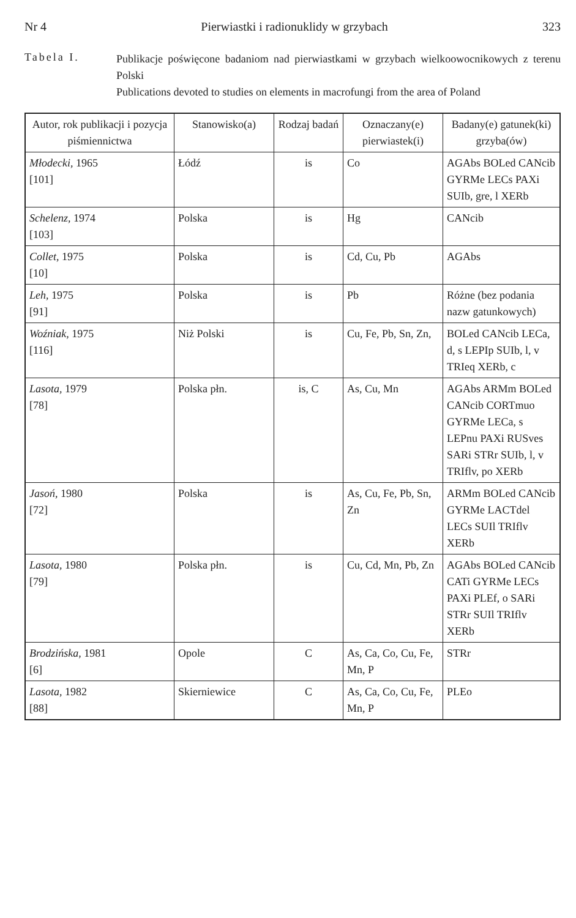Nr 4 Pierwiastki i radionuklidy w grzybach 323
Tabela I.
Publikacje poświęcone badaniom nad pierwiastkami w grzybach wielkoowocnikowych z terenu Polski
Publications devoted to studies on elements in macrofungi from the area of Poland
| Autor, rok publikacji i pozycja piśmiennictwa | Stanowisko(a) | Rodzaj badań | Oznaczany(e) pierwiastek(i) | Badany(e) gatunek(ki) grzyba(ów) |
| --- | --- | --- | --- | --- |
| Młodecki , 1965 [101] | Łódź | is | Co | AGAbs BOLed CANcib GYRMe LECs PAXi SUIb, gre, l XERb |
| Schelenz , 1974 [103] | Polska | is | Hg | CANcib |
| Collet , 1975 [10] | Polska | is | Cd, Cu, Pb | AGAbs |
| Leh , 1975 [91] | Polska | is | Pb | Różne (bez podania nazw gatunkowych) |
| Woźniak , 1975 [116] | Niż Polski | is | Cu, Fe, Pb, Sn, Zn, | BOLed CANcib LECa, d, s LEPIp SUIb, l, v TRIeq XERb, c |
| Lasota , 1979 [78] | Polska płn. | is, C | As, Cu, Mn | AGAbs ARMm BOLed CANcib CORTmuo GYRMe LECa, s LEPnu PAXi RUSves SARi STRr SUIb, l, v TRIflv, po XERb |
| Jasoń , 1980 [72] | Polska | is | As, Cu, Fe, Pb, Sn, Zn | ARMm BOLed CANcib GYRMe LACTdel LECs SUIl TRIflv XERb |
| Lasota , 1980 [79] | Polska płn. | is | Cu, Cd, Mn, Pb, Zn | AGAbs BOLed CANcib CATi GYRMe LECs PAXi PLEf, o SARi STRr SUIl TRIflv XERb |
| Brodzińska , 1981 [6] | Opole | C | As, Ca, Co, Cu, Fe, Mn, P | STRr |
| Lasota , 1982 [88] | Skierniewice | C | As, Ca, Co, Cu, Fe, Mn, P | PLEo |